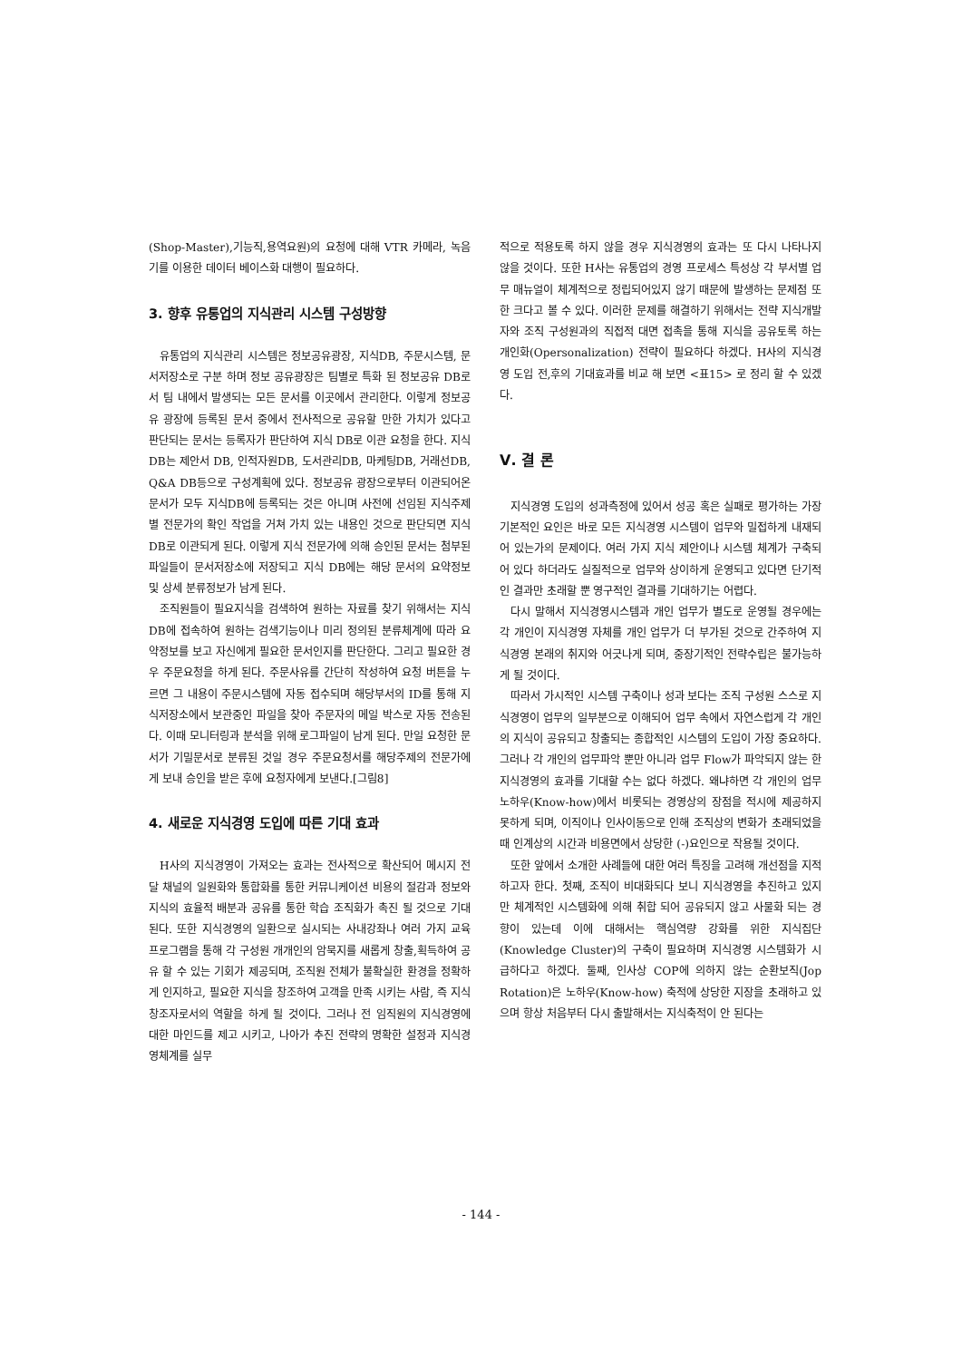(Shop-Master),기능직,용역요원)의 요청에 대해 VTR 카메라, 녹음기를 이용한 데이터 베이스화 대행이 필요하다.
3. 향후 유통업의 지식관리 시스템 구성방향
유통업의 지식관리 시스템은 정보공유광장, 지식DB, 주문시스템, 문서저장소로 구분 하며 정보 공유광장은 팀별로 특화 된 정보공유 DB로서 팀 내에서 발생되는 모든 문서를 이곳에서 관리한다. 이렇게 정보공유 광장에 등록된 문서 중에서 전사적으로 공유할 만한 가치가 있다고 판단되는 문서는 등록자가 판단하여 지식 DB로 이관 요청을 한다. 지식DB는 제안서 DB, 인적자원DB, 도서관리DB, 마케팅DB, 거래선DB, Q&A DB등으로 구성계획에 있다. 정보공유 광장으로부터 이관되어온 문서가 모두 지식DB에 등록되는 것은 아니며 사전에 선임된 지식주제별 전문가의 확인 작업을 거쳐 가치 있는 내용인 것으로 판단되면 지식 DB로 이관되게 된다. 이렇게 지식 전문가에 의해 승인된 문서는 첨부된 파일들이 문서저장소에 저장되고 지식 DB에는 해당 문서의 요약정보 및 상세 분류정보가 남게 된다.
조직원들이 필요지식을 검색하여 원하는 자료를 찾기 위해서는 지식 DB에 접속하여 원하는 검색기능이나 미리 정의된 분류체계에 따라 요약정보를 보고 자신에게 필요한 문서인지를 판단한다. 그리고 필요한 경우 주문요청을 하게 된다. 주문사유를 간단히 작성하여 요청 버튼을 누르면 그 내용이 주문시스템에 자동 접수되며 해당부서의 ID를 통해 지식저장소에서 보관중인 파일을 찾아 주문자의 메일 박스로 자동 전송된다. 이때 모니터링과 분석을 위해 로그파일이 남게 된다. 만일 요청한 문서가 기밀문서로 분류된 것일 경우 주문요청서를 해당주제의 전문가에게 보내 승인을 받은 후에 요청자에게 보낸다.[그림8]
4. 새로운 지식경영 도입에 따른 기대 효과
H사의 지식경영이 가져오는 효과는 전사적으로 확산되어 메시지 전달 채널의 일원화와 통합화를 통한 커뮤니케이션 비용의 절감과 정보와 지식의 효율적 배분과 공유를 통한 학습 조직화가 촉진 될 것으로 기대된다. 또한 지식경영의 일환으로 실시되는 사내강좌나 여러 가지 교육 프로그램을 통해 각 구성원 개개인의 암묵지를 새롭게 창출,획득하여 공유 할 수 있는 기회가 제공되며, 조직원 전체가 불확실한 환경을 정확하게 인지하고, 필요한 지식을 창조하여 고객을 만족 시키는 사람, 즉 지식 창조자로서의 역할을 하게 될 것이다. 그러나 전 임직원의 지식경영에 대한 마인드를 제고 시키고, 나아가 추진 전략의 명확한 설정과 지식경영체계를 실무
적으로 적용토록 하지 않을 경우 지식경영의 효과는 또 다시 나타나지 않을 것이다. 또한 H사는 유통업의 경영 프로세스 특성상 각 부서별 업무 매뉴얼이 체계적으로 정립되어있지 않기 때문에 발생하는 문제점 또한 크다고 볼 수 있다. 이러한 문제를 해결하기 위해서는 전략 지식개발자와 조직 구성원과의 직접적 대면 접촉을 통해 지식을 공유토록 하는 개인화(Opersonalization) 전략이 필요하다 하겠다. H사의 지식경영 도입 전,후의 기대효과를 비교 해 보면 <표15> 로 정리 할 수 있겠다.
Ⅴ. 결 론
지식경영 도입의 성과측정에 있어서 성공 혹은 실패로 평가하는 가장 기본적인 요인은 바로 모든 지식경영 시스템이 업무와 밀접하게 내재되어 있는가의 문제이다. 여러 가지 지식 제안이나 시스템 체계가 구축되어 있다 하더라도 실질적으로 업무와 상이하게 운영되고 있다면 단기적인 결과만 초래할 뿐 영구적인 결과를 기대하기는 어렵다.
다시 말해서 지식경영시스템과 개인 업무가 별도로 운영될 경우에는 각 개인이 지식경영 자체를 개인 업무가 더 부가된 것으로 간주하여 지식경영 본래의 취지와 어긋나게 되며, 중장기적인 전략수립은 불가능하게 될 것이다.
따라서 가시적인 시스템 구축이나 성과 보다는 조직 구성원 스스로 지식경영이 업무의 일부분으로 이해되어 업무 속에서 자연스럽게 각 개인의 지식이 공유되고 창출되는 종합적인 시스템의 도입이 가장 중요하다. 그러나 각 개인의 업무파악 뿐만 아니라 업무 Flow가 파악되지 않는 한 지식경영의 효과를 기대할 수는 없다 하겠다. 왜냐하면 각 개인의 업무 노하우(Know-how)에서 비롯되는 경영상의 장점을 적시에 제공하지 못하게 되며, 이직이나 인사이동으로 인해 조직상의 변화가 초래되었을 때 인계상의 시간과 비용면에서 상당한 (-)요인으로 작용될 것이다.
또한 앞에서 소개한 사례들에 대한 여러 특징을 고려해 개선점을 지적 하고자 한다. 첫째, 조직이 비대화되다 보니 지식경영을 추진하고 있지만 체계적인 시스템화에 의해 취합 되어 공유되지 않고 사물화 되는 경향이 있는데 이에 대해서는 핵심역량 강화를 위한 지식집단(Knowledge Cluster)의 구축이 필요하며 지식경영 시스템화가 시급하다고 하겠다. 둘째, 인사상 COP에 의하지 않는 순환보직(Jop Rotation)은 노하우(Know-how) 축적에 상당한 지장을 초래하고 있으며 항상 처음부터 다시 출발해서는 지식축적이 안 된다는
- 144 -